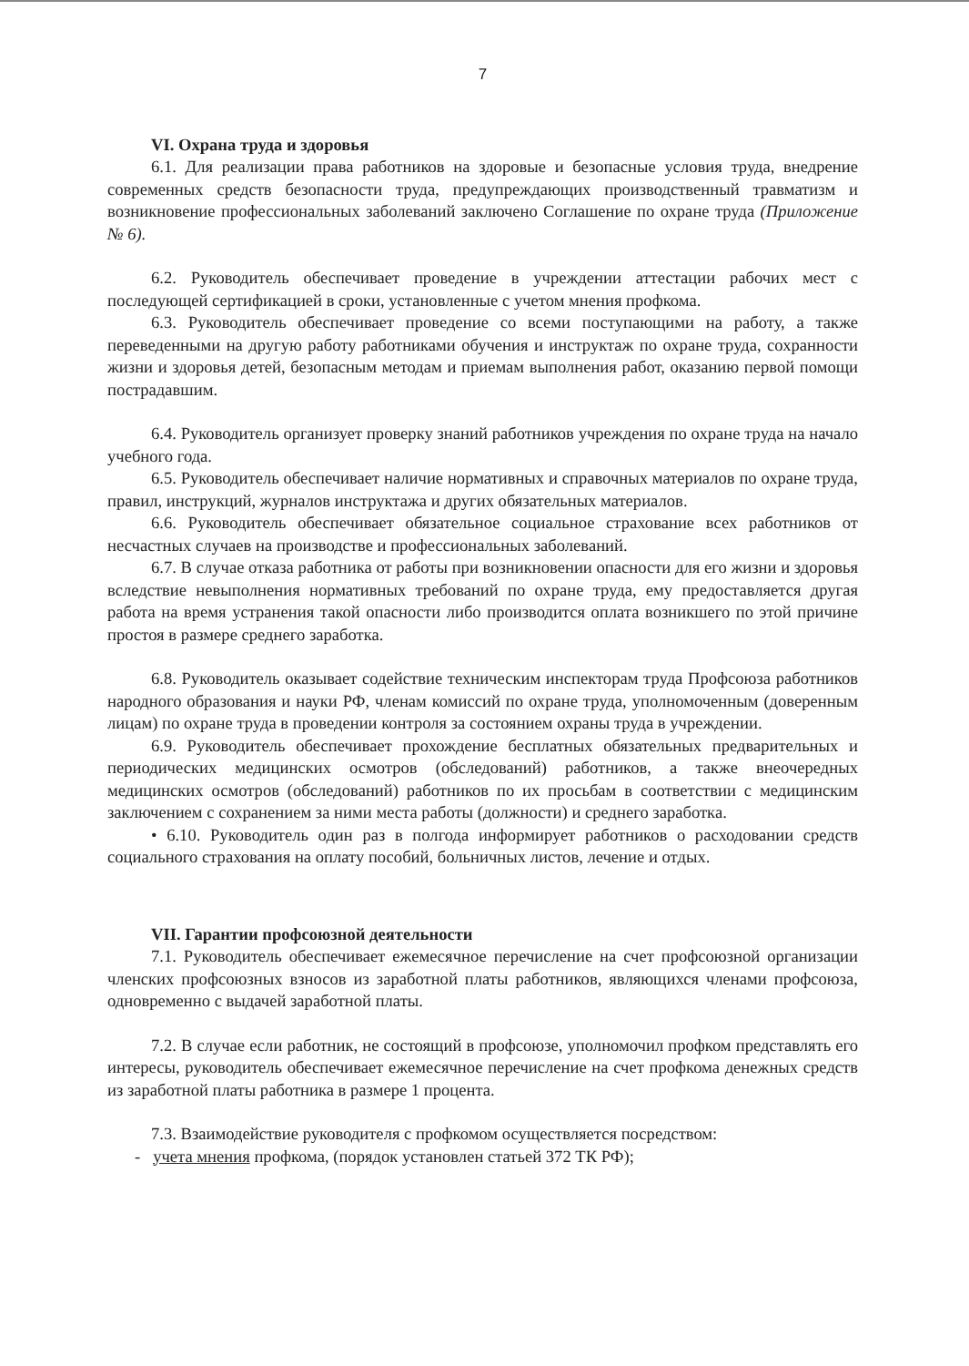7
VI. Охрана труда и здоровья
6.1. Для реализации права работников на здоровые и безопасные условия труда, внедрение современных средств безопасности труда, предупреждающих производственный травматизм и возникновение профессиональных заболеваний заключено Соглашение по охране труда (Приложение № 6).
6.2. Руководитель обеспечивает проведение в учреждении аттестации рабочих мест с последующей сертификацией в сроки, установленные с учетом мнения профкома.
6.3. Руководитель обеспечивает проведение со всеми поступающими на работу, а также переведенными на другую работу работниками обучения и инструктаж по охране труда, сохранности жизни и здоровья детей, безопасным методам и приемам выполнения работ, оказанию первой помощи пострадавшим.
6.4. Руководитель организует проверку знаний работников учреждения по охране труда на начало учебного года.
6.5. Руководитель обеспечивает наличие нормативных и справочных материалов по охране труда, правил, инструкций, журналов инструктажа и других обязательных материалов.
6.6. Руководитель обеспечивает обязательное социальное страхование всех работников от несчастных случаев на производстве и профессиональных заболеваний.
6.7. В случае отказа работника от работы при возникновении опасности для его жизни и здоровья вследствие невыполнения нормативных требований по охране труда, ему предоставляется другая работа на время устранения такой опасности либо производится оплата возникшего по этой причине простоя в размере среднего заработка.
6.8. Руководитель оказывает содействие техническим инспекторам труда Профсоюза работников народного образования и науки РФ, членам комиссий по охране труда, уполномоченным (доверенным лицам) по охране труда в проведении контроля за состоянием охраны труда в учреждении.
6.9. Руководитель обеспечивает прохождение бесплатных обязательных предварительных и периодических медицинских осмотров (обследований) работников, а также внеочередных медицинских осмотров (обследований) работников по их просьбам в соответствии с медицинским заключением с сохранением за ними места работы (должности) и среднего заработка.
• 6.10. Руководитель один раз в полгода информирует работников о расходовании средств социального страхования на оплату пособий, больничных листов, лечение и отдых.
VII. Гарантии профсоюзной деятельности
7.1. Руководитель обеспечивает ежемесячное перечисление на счет профсоюзной организации членских профсоюзных взносов из заработной платы работников, являющихся членами профсоюза, одновременно с выдачей заработной платы.
7.2. В случае если работник, не состоящий в профсоюзе, уполномочил профком представлять его интересы, руководитель обеспечивает ежемесячное перечисление на счет профкома денежных средств из заработной платы работника в размере 1 процента.
7.3. Взаимодействие руководителя с профкомом осуществляется посредством:
- учета мнения профкома, (порядок установлен статьей 372 ТК РФ);